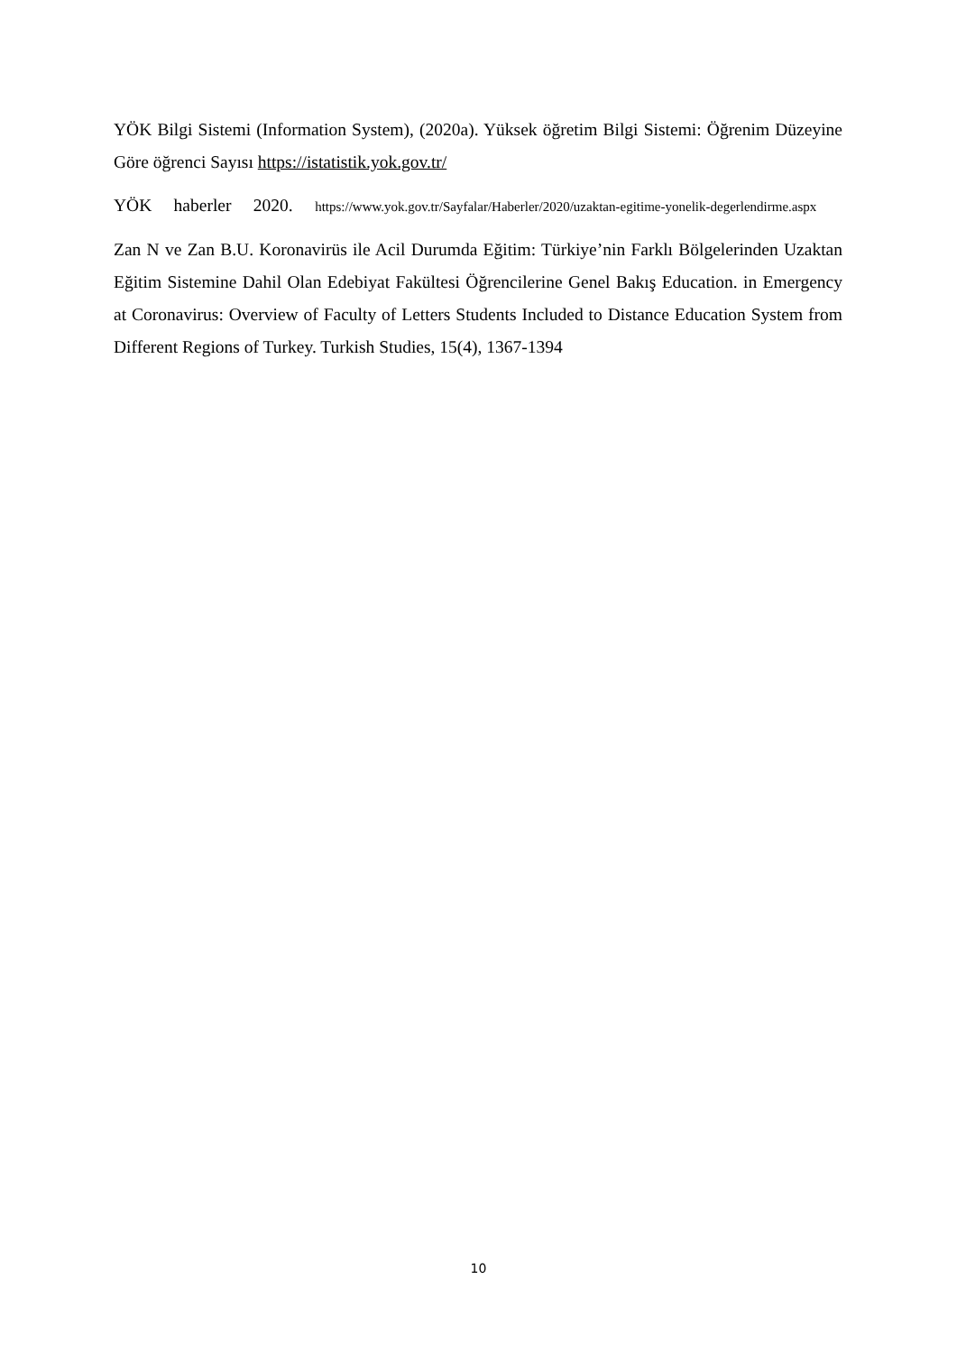YÖK Bilgi Sistemi (Information System), (2020a). Yüksek öğretim Bilgi Sistemi: Öğrenim Düzeyine Göre öğrenci Sayısı https://istatistik.yok.gov.tr/
YÖK haberler 2020. https://www.yok.gov.tr/Sayfalar/Haberler/2020/uzaktan-egitime-yonelik-degerlendirme.aspx
Zan N ve Zan B.U. Koronavirüs ile Acil Durumda Eğitim: Türkiye’nin Farklı Bölgelerinden Uzaktan Eğitim Sistemine Dahil Olan Edebiyat Fakültesi Öğrencilerine Genel Bakış Education. in Emergency at Coronavirus: Overview of Faculty of Letters Students Included to Distance Education System from Different Regions of Turkey. Turkish Studies, 15(4), 1367-1394
10